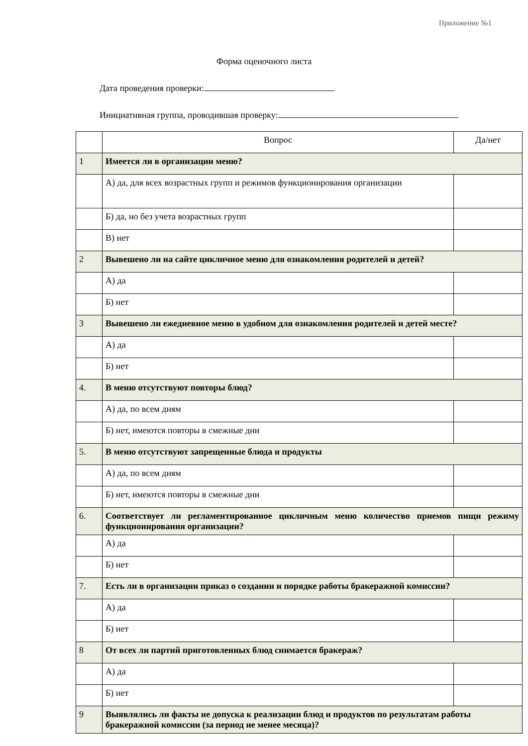Приложение №1
Форма оценочного листа
Дата проведения проверки:
Инициативная группа, проводившая проверку:
| | Вопрос | Да/нет |
| 1 | Имеется ли в организации меню? | |
| | А) да, для всех возрастных групп и режимов функционирования организации | |
| | Б) да, но без учета возрастных групп | |
| | В) нет | |
| 2 | Вывешено ли на сайте цикличное меню для ознакомления родителей и детей? | |
| | А) да | |
| | Б) нет | |
| 3 | Вывешено ли ежедневное меню в удобном для ознакомления родителей и детей месте? | |
| | А) да | |
| | Б) нет | |
| 4. | В меню отсутствуют повторы блюд? | |
| | А) да, по всем дням | |
| | Б) нет, имеются повторы в смежные дни | |
| 5. | В меню отсутствуют запрещенные блюда и продукты | |
| | А) да, по всем дням | |
| | Б) нет, имеются повторы в смежные дни | |
| 6. | Соответствует ли регламентированное цикличным меню количество приемов пищи режиму функционирования организации? | |
| | А) да | |
| | Б) нет | |
| 7. | Есть ли в организации приказ о создании и порядке работы бракеражной комиссии? | |
| | А) да | |
| | Б) нет | |
| 8 | От всех ли партий приготовленных блюд снимается бракераж? | |
| | А) да | |
| | Б) нет | |
| 9 | Выявлялись ли факты не допуска к реализации блюд и продуктов по результатам работы бракеражной комиссии (за период не менее месяца)? | |